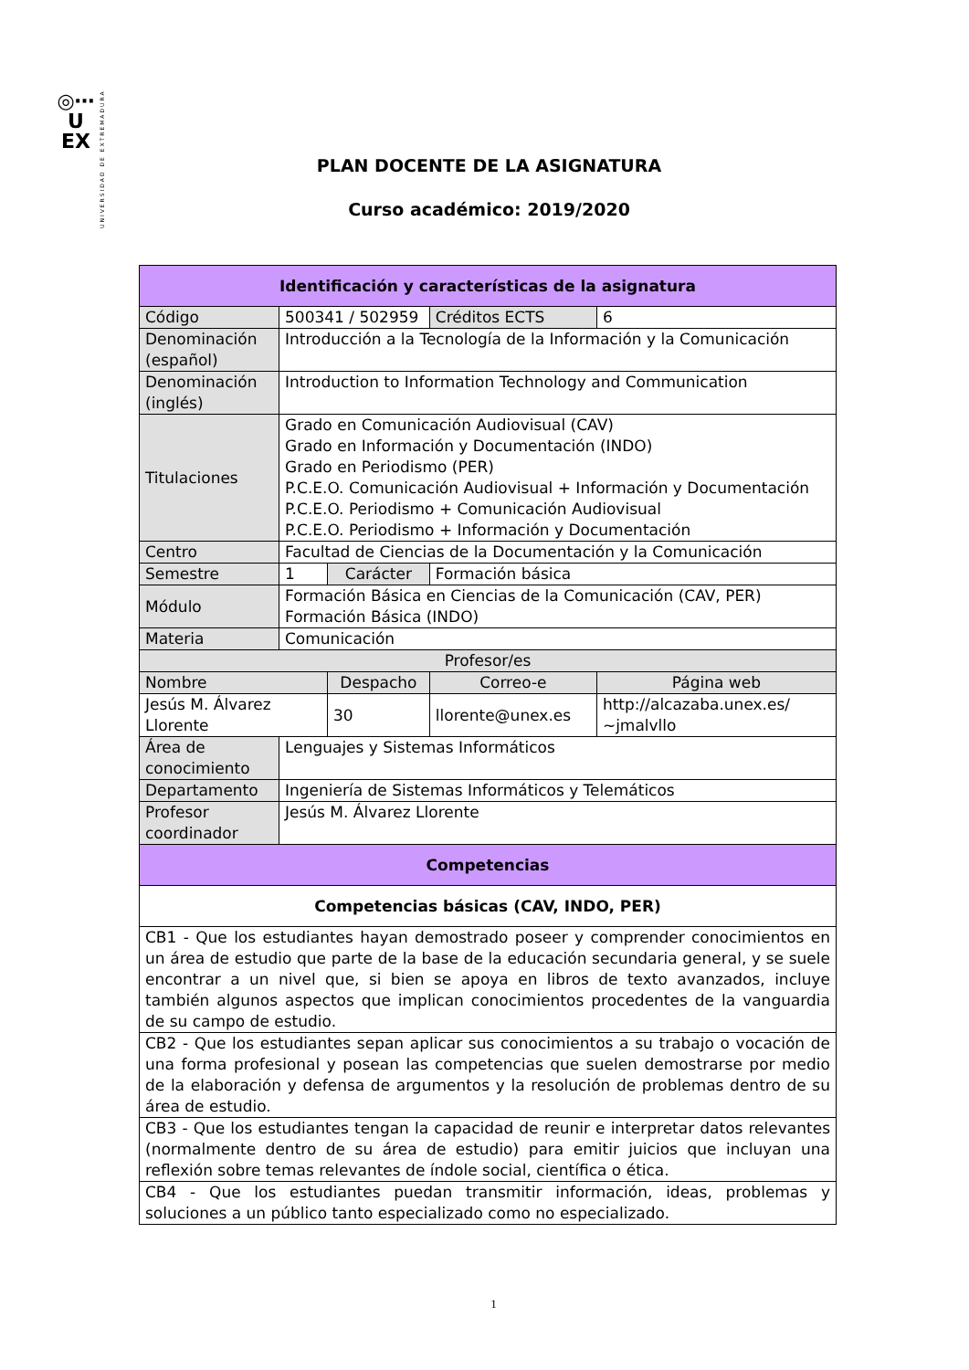◎⋯
U
EX
UNIVERSIDAD DE EXTREMADURA
PLAN DOCENTE DE LA ASIGNATURA
Curso académico: 2019/2020
| Identificación y características de la asignatura | | | | |
| --- | --- | --- | --- | --- |
| Código | 500341 / 502959 | | Créditos ECTS | 6 |
| Denominación (español) | Introducción a la Tecnología de la Información y la Comunicación | | | |
| Denominación (inglés) | Introduction to Information Technology and Communication | | | |
| Titulaciones | Grado en Comunicación Audiovisual (CAV) Grado en Información y Documentación (INDO) Grado en Periodismo (PER) P.C.E.O. Comunicación Audiovisual + Información y Documentación P.C.E.O. Periodismo + Comunicación Audiovisual P.C.E.O. Periodismo + Información y Documentación | | | |
| Centro | Facultad de Ciencias de la Documentación y la Comunicación | | | |
| Semestre | 1 | Carácter | Formación básica | |
| Módulo | Formación Básica en Ciencias de la Comunicación (CAV, PER) Formación Básica (INDO) | | | |
| Materia | Comunicación | | | |
| Profesor/es | | | | |
| Nombre | | Despacho | Correo-e | Página web |
| Jesús M. Álvarez Llorente | | 30 | llorente@unex.es | http://alcazaba.unex.es/ ~jmalvllo |
| Área de conocimiento | Lenguajes y Sistemas Informáticos | | | |
| Departamento | Ingeniería de Sistemas Informáticos y Telemáticos | | | |
| Profesor coordinador | Jesús M. Álvarez Llorente | | | |
| Competencias | | | | |
| Competencias básicas (CAV, INDO, PER) | | | | |
| CB1 - Que los estudiantes hayan demostrado poseer y comprender conocimientos en un área de estudio que parte de la base de la educación secundaria general, y se suele encontrar a un nivel que, si bien se apoya en libros de texto avanzados, incluye también algunos aspectos que implican conocimientos procedentes de la vanguardia de su campo de estudio. | | | | |
| CB2 - Que los estudiantes sepan aplicar sus conocimientos a su trabajo o vocación de una forma profesional y posean las competencias que suelen demostrarse por medio de la elaboración y defensa de argumentos y la resolución de problemas dentro de su área de estudio. | | | | |
| CB3 - Que los estudiantes tengan la capacidad de reunir e interpretar datos relevantes (normalmente dentro de su área de estudio) para emitir juicios que incluyan una reflexión sobre temas relevantes de índole social, científica o ética. | | | | |
| CB4 - Que los estudiantes puedan transmitir información, ideas, problemas y soluciones a un público tanto especializado como no especializado. | | | | |
1